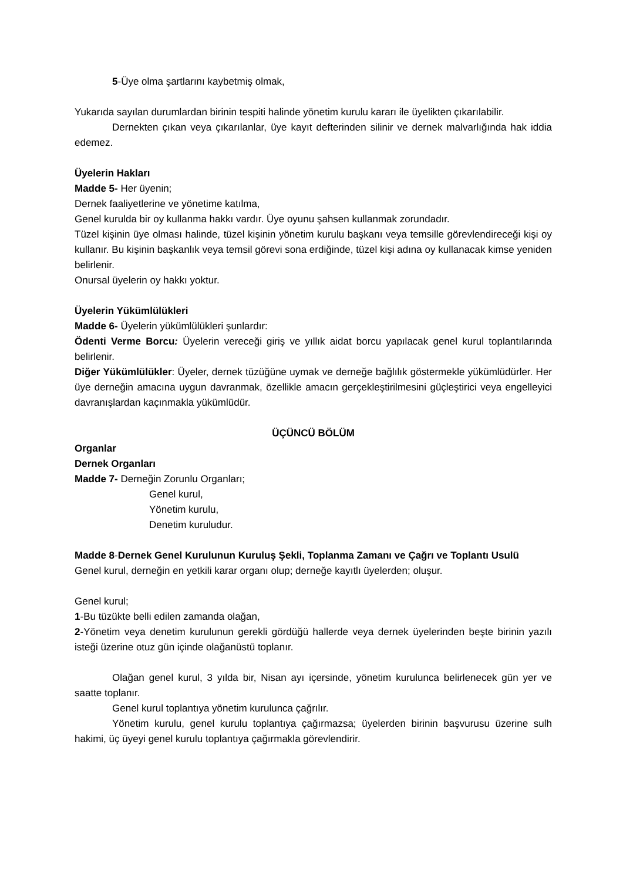5-Üye olma şartlarını kaybetmiş olmak,
Yukarıda sayılan durumlardan birinin tespiti halinde yönetim kurulu kararı ile üyelikten çıkarılabilir.
Dernekten çıkan veya çıkarılanlar, üye kayıt defterinden silinir ve dernek malvarlığında hak iddia edemez.
Üyelerin Hakları
Madde 5- Her üyenin;
Dernek faaliyetlerine ve yönetime katılma,
Genel kurulda bir oy kullanma hakkı vardır. Üye oyunu şahsen kullanmak zorundadır.
Tüzel kişinin üye olması halinde, tüzel kişinin yönetim kurulu başkanı veya temsille görevlendireceği kişi oy kullanır. Bu kişinin başkanlık veya temsil görevi sona erdiğinde, tüzel kişi adına oy kullanacak kimse yeniden belirlenir.
Onursal üyelerin oy hakkı yoktur.
Üyelerin Yükümlülükleri
Madde 6- Üyelerin yükümlülükleri şunlardır:
Ödenti Verme Borcu: Üyelerin vereceği giriş ve yıllık aidat borcu yapılacak genel kurul toplantılarında belirlenir.
Diğer Yükümlülükler: Üyeler, dernek tüzüğüne uymak ve derneğe bağlılık göstermekle yükümlüdürler. Her üye derneğin amacına uygun davranmak, özellikle amacın gerçekleştirilmesini güçleştirici veya engelleyici davranışlardan kaçınmakla yükümlüdür.
ÜÇÜNCÜ BÖLÜM
Organlar
Dernek Organları
Madde 7- Derneğin Zorunlu Organları;
Genel kurul,
Yönetim kurulu,
Denetim kuruludur.
Madde 8-Dernek Genel Kurulunun Kuruluş Şekli, Toplanma Zamanı ve Çağrı ve Toplantı Usulü
Genel kurul, derneğin en yetkili karar organı olup; derneğe kayıtlı üyelerden; oluşur.
Genel kurul;
1-Bu tüzükte belli edilen zamanda olağan,
2-Yönetim veya denetim kurulunun gerekli gördüğü hallerde veya dernek üyelerinden beşte birinin yazılı isteği üzerine otuz gün içinde olağanüstü toplanır.
Olağan genel kurul, 3 yılda bir, Nisan ayı içersinde, yönetim kurulunca belirlenecek gün yer ve saatte toplanır.
Genel kurul toplantıya yönetim kurulunca çağrılır.
Yönetim kurulu, genel kurulu toplantıya çağırmazsa; üyelerden birinin başvurusu üzerine sulh hakimi, üç üyeyi genel kurulu toplantıya çağırmakla görevlendirir.